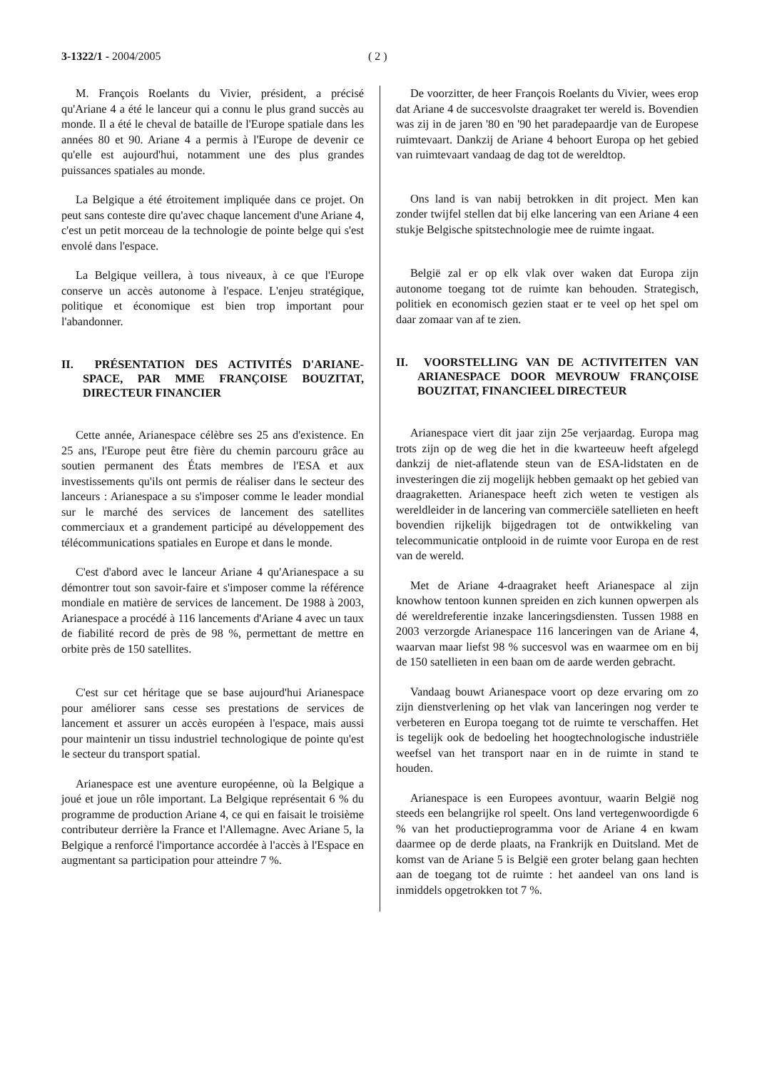3-1322/1 - 2004/2005 ( 2 )
M. François Roelants du Vivier, président, a précisé qu'Ariane 4 a été le lanceur qui a connu le plus grand succès au monde. Il a été le cheval de bataille de l'Europe spatiale dans les années 80 et 90. Ariane 4 a permis à l'Europe de devenir ce qu'elle est aujourd'hui, notamment une des plus grandes puissances spatiales au monde.
La Belgique a été étroitement impliquée dans ce projet. On peut sans conteste dire qu'avec chaque lancement d'une Ariane 4, c'est un petit morceau de la technologie de pointe belge qui s'est envolé dans l'espace.
La Belgique veillera, à tous niveaux, à ce que l'Europe conserve un accès autonome à l'espace. L'enjeu stratégique, politique et économique est bien trop important pour l'abandonner.
II. PRÉSENTATION DES ACTIVITÉS D'ARIANE-SPACE, PAR MME FRANÇOISE BOUZITAT, DIRECTEUR FINANCIER
Cette année, Arianespace célèbre ses 25 ans d'existence. En 25 ans, l'Europe peut être fière du chemin parcouru grâce au soutien permanent des États membres de l'ESA et aux investissements qu'ils ont permis de réaliser dans le secteur des lanceurs : Arianespace a su s'imposer comme le leader mondial sur le marché des services de lancement des satellites commerciaux et a grandement participé au développement des télécommunications spatiales en Europe et dans le monde.
C'est d'abord avec le lanceur Ariane 4 qu'Arianespace a su démontrer tout son savoir-faire et s'imposer comme la référence mondiale en matière de services de lancement. De 1988 à 2003, Arianespace a procédé à 116 lancements d'Ariane 4 avec un taux de fiabilité record de près de 98 %, permettant de mettre en orbite près de 150 satellites.
C'est sur cet héritage que se base aujourd'hui Arianespace pour améliorer sans cesse ses prestations de services de lancement et assurer un accès européen à l'espace, mais aussi pour maintenir un tissu industriel technologique de pointe qu'est le secteur du transport spatial.
Arianespace est une aventure européenne, où la Belgique a joué et joue un rôle important. La Belgique représentait 6 % du programme de production Ariane 4, ce qui en faisait le troisième contributeur derrière la France et l'Allemagne. Avec Ariane 5, la Belgique a renforcé l'importance accordée à l'accès à l'Espace en augmentant sa participation pour atteindre 7 %.
De voorzitter, de heer François Roelants du Vivier, wees erop dat Ariane 4 de succesvolste draagraket ter wereld is. Bovendien was zij in de jaren '80 en '90 het paradepaardje van de Europese ruimtevaart. Dankzij de Ariane 4 behoort Europa op het gebied van ruimtevaart vandaag de dag tot de wereldtop.
Ons land is van nabij betrokken in dit project. Men kan zonder twijfel stellen dat bij elke lancering van een Ariane 4 een stukje Belgische spitstechnologie mee de ruimte ingaat.
België zal er op elk vlak over waken dat Europa zijn autonome toegang tot de ruimte kan behouden. Strategisch, politiek en economisch gezien staat er te veel op het spel om daar zomaar van af te zien.
II. VOORSTELLING VAN DE ACTIVITEITEN VAN ARIANESPACE DOOR MEVROUW FRANÇOISE BOUZITAT, FINANCIEEL DIRECTEUR
Arianespace viert dit jaar zijn 25e verjaardag. Europa mag trots zijn op de weg die het in die kwarteeuw heeft afgelegd dankzij de niet-aflatende steun van de ESA-lidstaten en de investeringen die zij mogelijk hebben gemaakt op het gebied van draagraketten. Arianespace heeft zich weten te vestigen als wereldleider in de lancering van commerciële satellieten en heeft bovendien rijkelijk bijgedragen tot de ontwikkeling van telecommunicatie ontplooid in de ruimte voor Europa en de rest van de wereld.
Met de Ariane 4-draagraket heeft Arianespace al zijn knowhow tentoon kunnen spreiden en zich kunnen opwerpen als dé wereldreferentie inzake lanceringsdiensten. Tussen 1988 en 2003 verzorgde Arianespace 116 lanceringen van de Ariane 4, waarvan maar liefst 98 % succesvol was en waarmee om en bij de 150 satellieten in een baan om de aarde werden gebracht.
Vandaag bouwt Arianespace voort op deze ervaring om zo zijn dienstverlening op het vlak van lanceringen nog verder te verbeteren en Europa toegang tot de ruimte te verschaffen. Het is tegelijk ook de bedoeling het hoogtechnologische industriële weefsel van het transport naar en in de ruimte in stand te houden.
Arianespace is een Europees avontuur, waarin België nog steeds een belangrijke rol speelt. Ons land vertegenwoordigde 6 % van het productieprogramma voor de Ariane 4 en kwam daarmee op de derde plaats, na Frankrijk en Duitsland. Met de komst van de Ariane 5 is België een groter belang gaan hechten aan de toegang tot de ruimte : het aandeel van ons land is inmiddels opgetrokken tot 7 %.